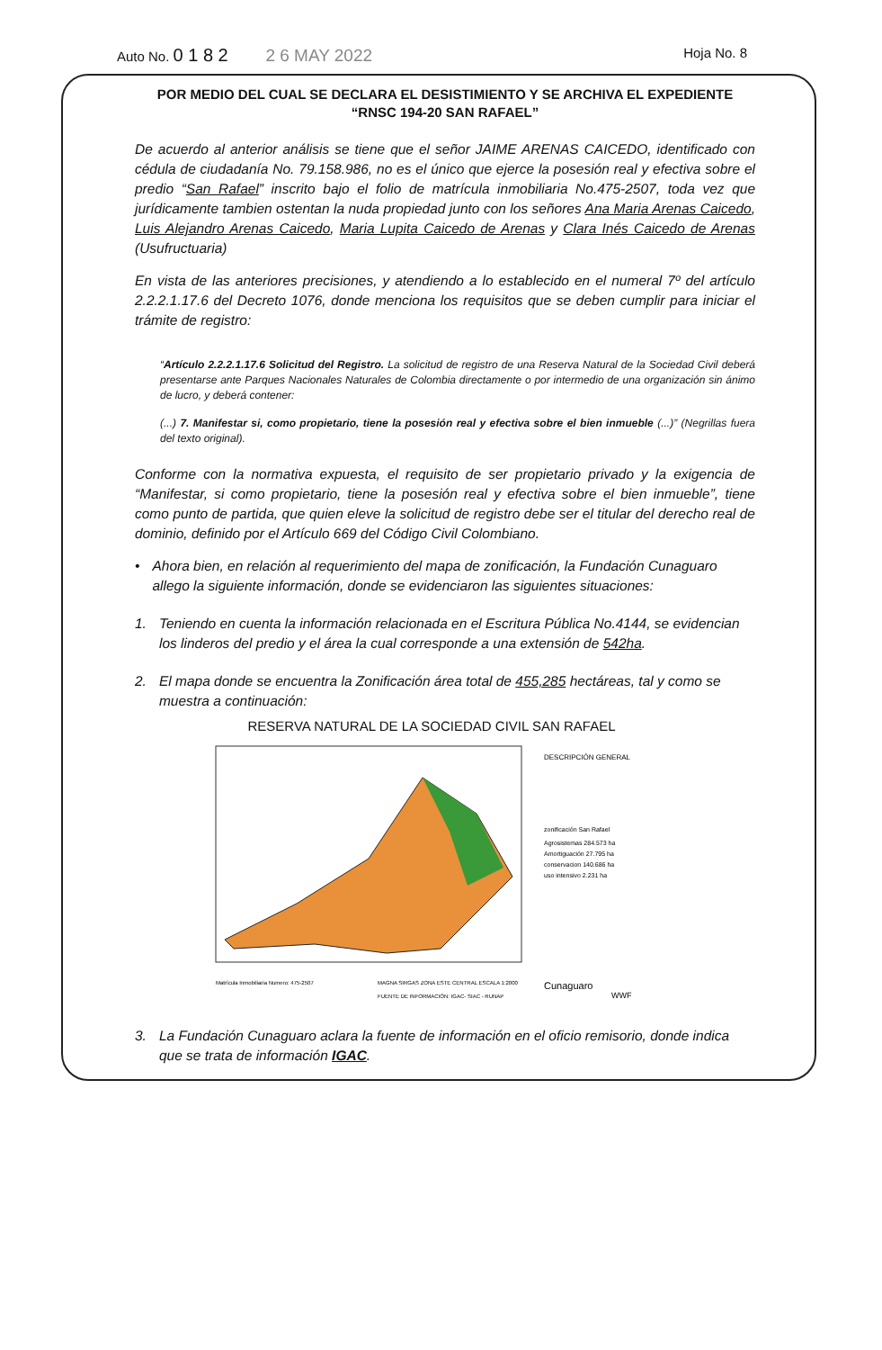Auto No. 0 1 8 2 2 6 MAY 2022 Hoja No. 8
POR MEDIO DEL CUAL SE DECLARA EL DESISTIMIENTO Y SE ARCHIVA EL EXPEDIENTE “RNSC 194-20 SAN RAFAEL”
De acuerdo al anterior análisis se tiene que el señor JAIME ARENAS CAICEDO, identificado con cédula de ciudadanía No. 79.158.986, no es el único que ejerce la posesión real y efectiva sobre el predio “San Rafael” inscrito bajo el folio de matrícula inmobiliaria No.475-2507, toda vez que jurídicamente tambien ostentan la nuda propiedad junto con los señores Ana Maria Arenas Caicedo, Luis Alejandro Arenas Caicedo, Maria Lupita Caicedo de Arenas y Clara Inés Caicedo de Arenas (Usufructuaria)
En vista de las anteriores precisiones, y atendiendo a lo establecido en el numeral 7º del artículo 2.2.2.1.17.6 del Decreto 1076, donde menciona los requisitos que se deben cumplir para iniciar el trámite de registro:
“Artículo 2.2.2.1.17.6 Solicitud del Registro. La solicitud de registro de una Reserva Natural de la Sociedad Civil deberá presentarse ante Parques Nacionales Naturales de Colombia directamente o por intermedio de una organización sin ánimo de lucro, y deberá contener:
(...) 7. Manifestar si, como propietario, tiene la posesión real y efectiva sobre el bien inmueble (...)” (Negrillas fuera del texto original).
Conforme con la normativa expuesta, el requisito de ser propietario privado y la exigencia de “Manifestar, si como propietario, tiene la posesión real y efectiva sobre el bien inmueble”, tiene como punto de partida, que quien eleve la solicitud de registro debe ser el titular del derecho real de dominio, definido por el Artículo 669 del Código Civil Colombiano.
• Ahora bien, en relación al requerimiento del mapa de zonificación, la Fundación Cunaguaro allego la siguiente información, donde se evidenciaron las siguientes situaciones:
1. Teniendo en cuenta la información relacionada en el Escritura Pública No.4144, se evidencian los linderos del predio y el área la cual corresponde a una extensión de 542ha.
2. El mapa donde se encuentra la Zonificación área total de 455,285 hectáreas, tal y como se muestra a continuación:
RESERVA NATURAL DE LA SOCIEDAD CIVIL SAN RAFAEL
DESCRIPCIÓN GENERAL
zonificación San Rafael
Agrosistemas 284.573 ha
Amortiguación 27.795 ha
conservacion 140.686 ha
uso intensivo 2.231 ha
Cunaguaro
WWF
Matrícula Inmobiliaria Numero: 475-2507
MAGNA SIRGAS ZONA ESTE CENTRAL ESCALA 1:2000
FUENTE DE INFORMACIÓN: IGAC- SIAC - RUNAP
3. La Fundación Cunaguaro aclara la fuente de información en el oficio remisorio, donde indica que se trata de información IGAC.